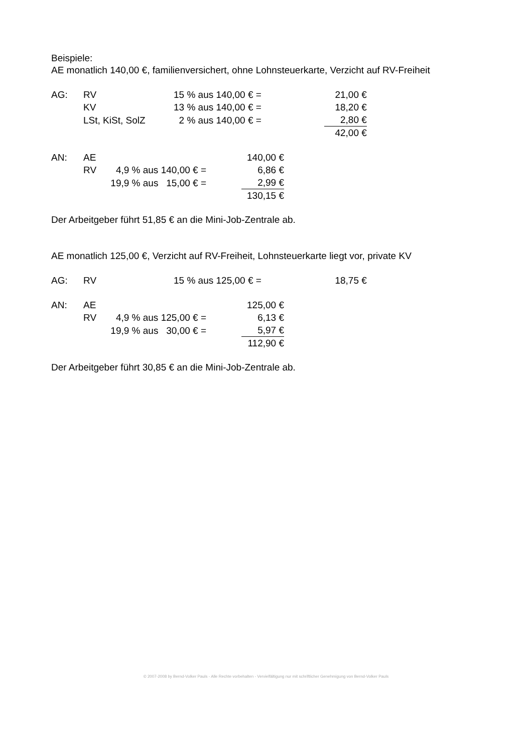Beispiele:
AE monatlich 140,00 €, familienversichert, ohne Lohnsteuerkarte, Verzicht auf RV-Freiheit
| AG: | RV | 15 % aus 140,00 € = | 21,00 € |
| | KV | 13 % aus 140,00 € = | 18,20 € |
| | LSt, KiSt, SolZ | 2 % aus 140,00 € = | 2,80 € |
| | | | 42,00 € |
| AN: | AE | | 140,00 € |
| | RV | 4,9 % aus 140,00 € = | 6,86 € |
| | | 19,9 % aus 15,00 € = | 2,99 € |
| | | | 130,15 € |
Der Arbeitgeber führt 51,85 € an die Mini-Job-Zentrale ab.
AE monatlich 125,00 €, Verzicht auf RV-Freiheit, Lohnsteuerkarte liegt vor, private KV
| AG: | RV | 15 % aus 125,00 € = | 18,75 € |
| AN: | AE | | 125,00 € |
| | RV | 4,9 % aus 125,00 € = | 6,13 € |
| | | 19,9 % aus 30,00 € = | 5,97 € |
| | | | 112,90 € |
Der Arbeitgeber führt 30,85 € an die Mini-Job-Zentrale ab.
© 2007-2008 by Bernd-Volker Pauls - Alle Rechte vorbehalten - Vervielfältigung nur mit schriftlicher Genehmigung von Bernd-Volker Pauls